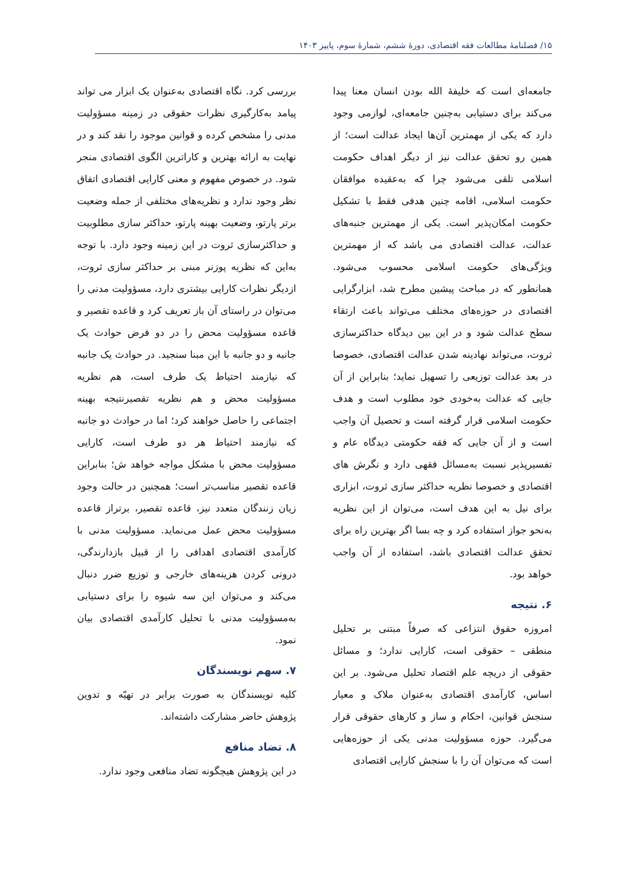۱۵/ فصلنامۀ مطالعات فقه اقتصادی، دورۀ ششم، شمارۀ سوم، پاییز ۱۴۰۳
جامعه‌ای است که خلیفۀ الله بودن انسان معنا پیدا می‌کند برای دستیابی به‌چنین جامعه‌ای، لوازمی وجود دارد که یکی از مهمترین آن‌ها ایجاد عدالت است؛ از همین رو تحقق عدالت نیز از دیگر اهداف حکومت اسلامی تلقی می‌شود چرا که به‌عقیده موافقان حکومت اسلامی، اقامه چنین هدفی فقط با تشکیل حکومت امکان‌پذیر است. یکی از مهمترین جنبه‌های عدالت، عدالت اقتصادی می باشد که از مهمترین ویژگی‌های حکومت اسلامی محسوب می‌شود. همانطور که در مباحث پیشین مطرح شد، ابزارگرایی اقتصادی در حوزه‌های مختلف می‌تواند باعث ارتقاء سطح عدالت شود و در این بین دیدگاه حداکثرسازی ثروت، می‌تواند نهادینه شدن عدالت اقتصادی، خصوصا در بعد عدالت توزیعی را تسهیل نماید؛ بنابراین از آن جایی که عدالت به‌خودی خود مطلوب است و هدف حکومت اسلامی قرار گرفته است و تحصیل آن واجب است و از آن جایی که فقه حکومتی دیدگاه عام و تفسیرپذیر نسبت به‌مسائل فقهی دارد و نگرش های اقتصادی و خصوصا نظریه حداکثر سازی ثروت، ابزاری برای نیل به این هدف است، می‌توان از این نظریه به‌نحو جواز استفاده کرد و چه بسا اگر بهترین راه برای تحقق عدالت اقتصادی باشد، استفاده از آن واجب خواهد بود.
۶. نتیجه
امروزه حقوق انتزاعی که صرفاً مبتنی بر تحلیل منطقی – حقوقی است، کارایی ندارد؛ و مسائل حقوقی از دریچه علم اقتصاد تحلیل می‌شود. بر این اساس، کارآمدی اقتصادی به‌عنوان ملاک و معیار سنجش قوانین، احکام و ساز و کارهای حقوقی قرار می‌گیرد. حوزه مسؤولیت مدنی یکی از حوزه‌هایی است که می‌توان آن را با سنجش کارایی اقتصادی
بررسی کرد. نگاه اقتصادی به‌عنوان یک ابزار می تواند پیامد به‌کارگیری نظرات حقوقی در زمینه مسؤولیت مدنی را مشخص کرده و قوانین موجود را نقد کند و در نهایت به ارائه بهترین و کاراترین الگوی اقتصادی منجر شود. در خصوص مفهوم و معنی کارایی اقتصادی اتفاق نظر وجود ندارد و نظریه‌های مختلفی از جمله وضعیت برتر پارتو، وضعیت بهینه پارتو، حداکثر سازی مطلوبیت و حداکثرسازی ثروت در این زمینه وجود دارد. با توجه به‌این که نظریه پوزنر مبنی بر حداکثر سازی ثروت، ازدیگر نظرات کارایی بیشتری دارد، مسؤولیت مدنی را می‌توان در راستای آن باز تعریف کرد و قاعده تقصیر و قاعده مسؤولیت محض را در دو فرض حوادث یک جانبه و دو جانبه با این مبنا سنجید. در حوادث یک جانبه که نیازمند احتیاط یک طرف است، هم نظریه مسؤولیت محض و هم نظریه تقصیرنتیجه بهینه اجتماعی را حاصل خواهند کرد؛ اما در حوادث دو جانبه که نیازمند احتیاط هر دو طرف است، کارایی مسؤولیت محض با مشکل مواجه خواهد ش؛ بنابراین قاعده تقصیر مناسب‌تر است؛ همچنین در حالت وجود زیان زنندگان متعدد نیز، قاعده تقصیر، برتراز قاعده مسؤولیت محض عمل می‌نماید. مسؤولیت مدنی با کارآمدی اقتصادی اهدافی را از قبیل بازدارندگی، درونی کردن هزینه‌های خارجی و توزیع ضرر دنبال می‌کند و می‌توان این سه شیوه را برای دستیابی به‌مسؤولیت مدنی با تحلیل کارآمدی اقتصادی بیان نمود.
۷. سهم نویسندگان
کلیه نویسندگان به صورت برابر در تهیّه و تدوین پژوهش حاضر مشارکت داشته‌اند.
۸. تضاد منافع
در این پژوهش هیچگونه تضاد منافعی وجود ندارد.